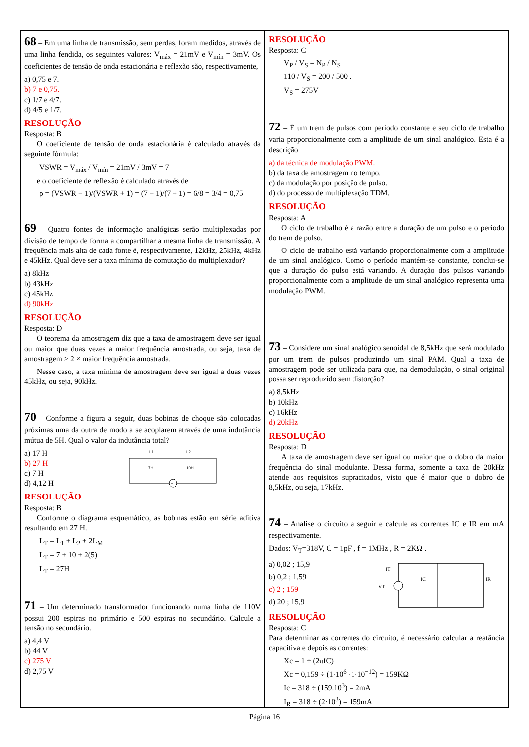68 – Em uma linha de transmissão, sem perdas, foram medidos, através de uma linha fendida, os seguintes valores: V<sub>máx</sub> = 21mV e V<sub>mín</sub> = 3mV. Os coeficientes de tensão de onda estacionária e reflexão são, respectivamente,
a) 0,75 e 7.
b) 7 e 0,75.
c) 1/7 e 4/7.
d) 4/5 e 1/7.
RESOLUÇÃO
Resposta: B
O coeficiente de tensão de onda estacionária é calculado através da seguinte fórmula:
VSWR = V<sub>máx</sub> / V<sub>mín</sub> = 21mV / 3mV = 7
e o coeficiente de reflexão é calculado através de
ρ = (VSWR − 1)/(VSWR + 1) = (7 − 1)/(7 + 1) = 6/8 = 3/4 = 0,75
69 – Quatro fontes de informação analógicas serão multiplexadas por divisão de tempo de forma a compartilhar a mesma linha de transmissão. A frequência mais alta de cada fonte é, respectivamente, 12kHz, 25kHz, 4kHz e 45kHz. Qual deve ser a taxa mínima de comutação do multiplexador?
a) 8kHz
b) 43kHz
c) 45kHz
d) 90kHz
RESOLUÇÃO
Resposta: D
O teorema da amostragem diz que a taxa de amostragem deve ser igual ou maior que duas vezes a maior frequência amostrada, ou seja, taxa de amostragem ≥ 2 × maior frequência amostrada.
Nesse caso, a taxa mínima de amostragem deve ser igual a duas vezes 45kHz, ou seja, 90kHz.
70 – Conforme a figura a seguir, duas bobinas de choque são colocadas próximas uma da outra de modo a se acoplarem através de uma indutância mútua de 5H. Qual o valor da indutância total?
a) 17 H
b) 27 H
c) 7 H
d) 4,12 H
L1
L2
7H
10H
~
RESOLUÇÃO
Resposta: B
Conforme o diagrama esquemático, as bobinas estão em série aditiva resultando em 27 H.
L<sub>T</sub> = L<sub>1</sub> + L<sub>2</sub> + 2L<sub>M</sub>
L<sub>T</sub> = 7 + 10 + 2(5)
L<sub>T</sub> = 27H
71 – Um determinado transformador funcionando numa linha de 110V possui 200 espiras no primário e 500 espiras no secundário. Calcule a tensão no secundário.
a) 4,4 V
b) 44 V
c) 275 V
d) 2,75 V
RESOLUÇÃO
Resposta: C
V<sub>P</sub> / V<sub>S</sub> = N<sub>P</sub> / N<sub>S</sub>
110 / V<sub>S</sub> = 200 / 500 .
V<sub>S</sub> = 275V
72 – É um trem de pulsos com período constante e seu ciclo de trabalho varia proporcionalmente com a amplitude de um sinal analógico. Esta é a descrição
a) da técnica de modulação PWM.
b) da taxa de amostragem no tempo.
c) da modulação por posição de pulso.
d) do processo de multiplexação TDM.
RESOLUÇÃO
Resposta: A
O ciclo de trabalho é a razão entre a duração de um pulso e o período do trem de pulso.
O ciclo de trabalho está variando proporcionalmente com a amplitude de um sinal analógico. Como o período mantém-se constante, conclui-se que a duração do pulso está variando. A duração dos pulsos variando proporcionalmente com a amplitude de um sinal analógico representa uma modulação PWM.
73 – Considere um sinal analógico senoidal de 8,5kHz que será modulado por um trem de pulsos produzindo um sinal PAM. Qual a taxa de amostragem pode ser utilizada para que, na demodulação, o sinal original possa ser reproduzido sem distorção?
a) 8,5kHz
b) 10kHz
c) 16kHz
d) 20kHz
RESOLUÇÃO
Resposta: D
A taxa de amostragem deve ser igual ou maior que o dobro da maior frequência do sinal modulante. Dessa forma, somente a taxa de 20kHz atende aos requisitos supracitados, visto que é maior que o dobro de 8,5kHz, ou seja, 17kHz.
74 – Analise o circuito a seguir e calcule as correntes IC e IR em mA respectivamente.
Dados: V<sub>T</sub>=318V, C = 1pF , f = 1MHz , R = 2KΩ .
a) 0,02 ; 15,9
b) 0,2 ; 1,59
c) 2 ; 159
d) 20 ; 15,9
IT
VT
IC
IR
RESOLUÇÃO
Resposta: C
Para determinar as correntes do circuito, é necessário calcular a reatância capacitiva e depois as correntes:
Xc = 1 ÷ (2πfC)
Xc = 0,159 ÷ (1·10<sup>6</sup> ·1·10<sup>−12</sup>) = 159KΩ
Ic = 318 ÷ (159.10<sup>3</sup>) = 2mA
I<sub>R</sub> = 318 ÷ (2·10<sup>3</sup>) = 159mA
Página 16